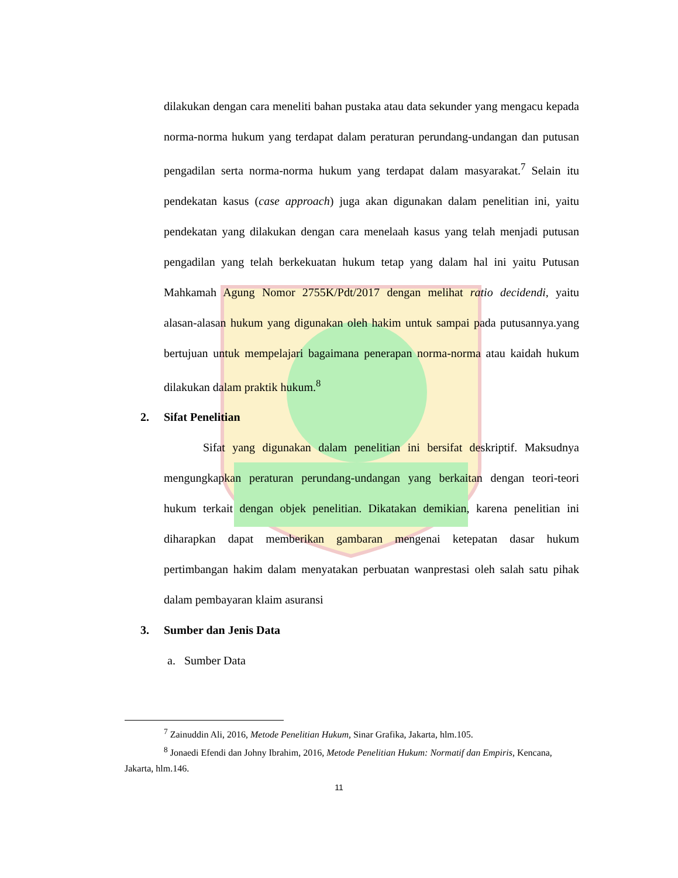dilakukan dengan cara meneliti bahan pustaka atau data sekunder yang mengacu kepada norma-norma hukum yang terdapat dalam peraturan perundang-undangan dan putusan pengadilan serta norma-norma hukum yang terdapat dalam masyarakat.<sup>7</sup> Selain itu pendekatan kasus (case approach) juga akan digunakan dalam penelitian ini, yaitu pendekatan yang dilakukan dengan cara menelaah kasus yang telah menjadi putusan pengadilan yang telah berkekuatan hukum tetap yang dalam hal ini yaitu Putusan Mahkamah Agung Nomor 2755K/Pdt/2017 dengan melihat ratio decidendi, yaitu alasan-alasan hukum yang digunakan oleh hakim untuk sampai pada putusannya.yang bertujuan untuk mempelajari bagaimana penerapan norma-norma atau kaidah hukum dilakukan dalam praktik hukum.<sup>8</sup>
2. Sifat Penelitian
Sifat yang digunakan dalam penelitian ini bersifat deskriptif. Maksudnya mengungkapkan peraturan perundang-undangan yang berkaitan dengan teori-teori hukum terkait dengan objek penelitian. Dikatakan demikian, karena penelitian ini diharapkan dapat memberikan gambaran mengenai ketepatan dasar hukum pertimbangan hakim dalam menyatakan perbuatan wanprestasi oleh salah satu pihak dalam pembayaran klaim asuransi
3. Sumber dan Jenis Data
a. Sumber Data
<sup>7</sup> Zainuddin Ali, 2016, Metode Penelitian Hukum, Sinar Grafika, Jakarta, hlm.105.
<sup>8</sup> Jonaedi Efendi dan Johny Ibrahim, 2016, Metode Penelitian Hukum: Normatif dan Empiris, Kencana, Jakarta, hlm.146.
11